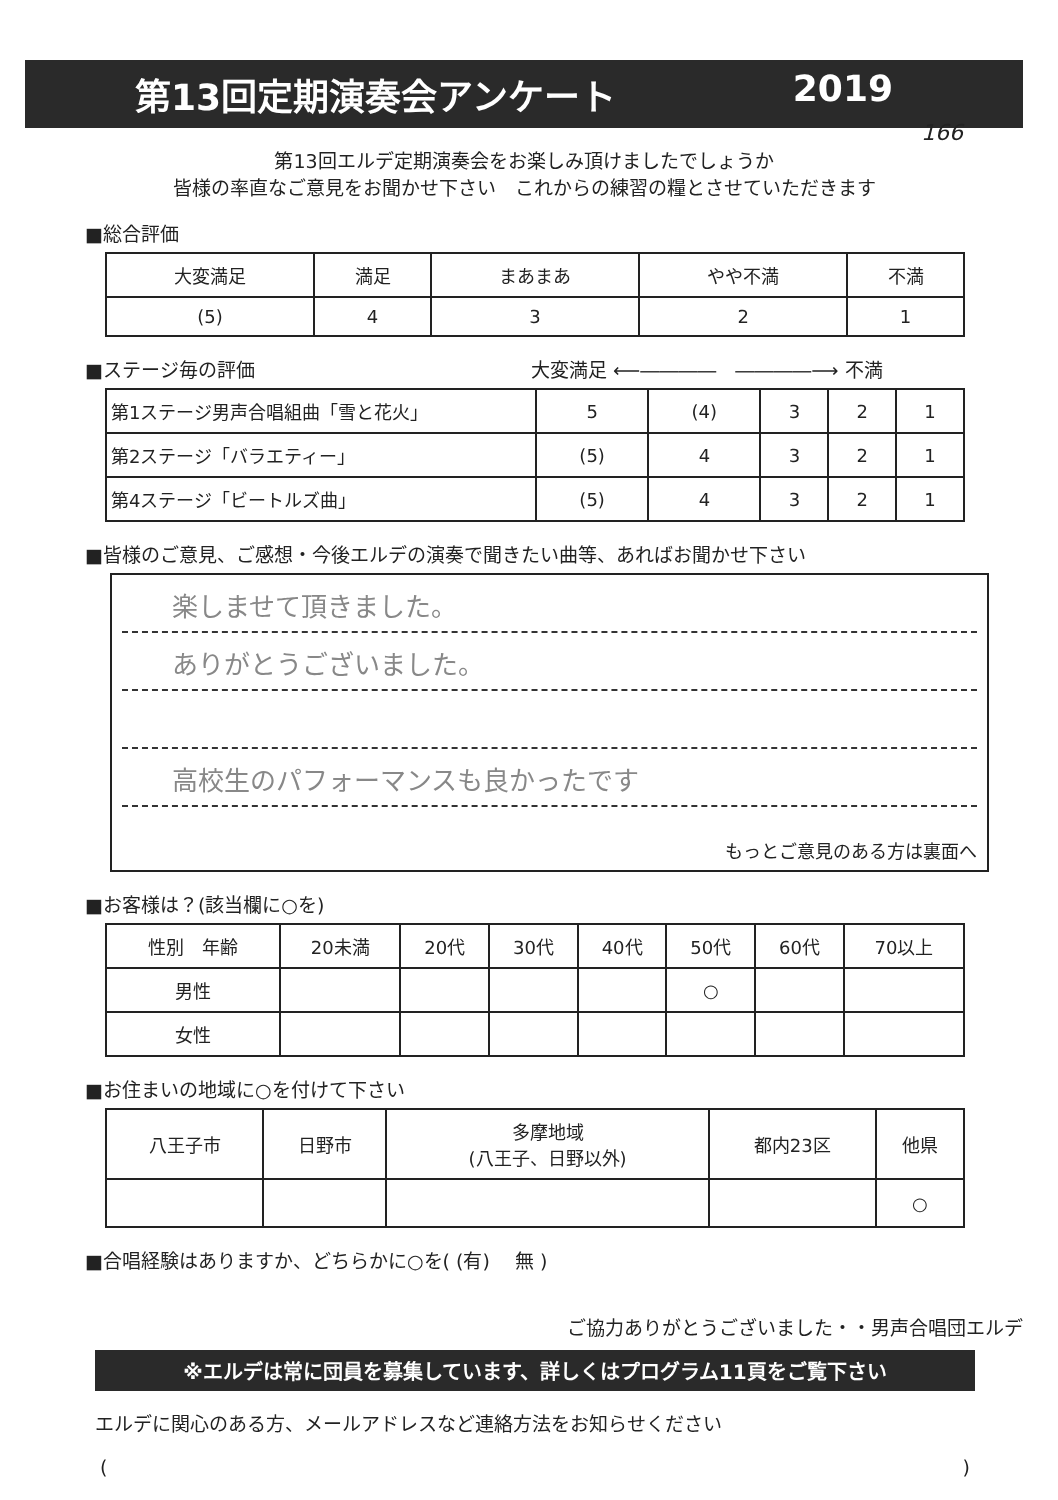第13回定期演奏会アンケート 2019
166
第13回エルデ定期演奏会をお楽しみ頂けましたでしょうか
皆様の率直なご意見をお聞かせ下さい　これからの練習の糧とさせていただきます
■総合評価
| 大変満足 | 満足 | まあまあ | やや不満 | 不満 |
| --- | --- | --- | --- | --- |
| (5) | 4 | 3 | 2 | 1 |
■ステージ毎の評価 大変満足 ⟵――――　――――⟶ 不満
| 第1ステージ男声合唱組曲「雪と花火」 | 5 | (4) | 3 | 2 | 1 |
| 第2ステージ「バラエティー」 | (5) | 4 | 3 | 2 | 1 |
| 第4ステージ「ビートルズ曲」 | (5) | 4 | 3 | 2 | 1 |
■皆様のご意見、ご感想・今後エルデの演奏で聞きたい曲等、あればお聞かせ下さい
楽しませて頂きました。
ありがとうございました。
高校生のパフォーマンスも良かったです
もっとご意見のある方は裏面へ
■お客様は？(該当欄に○を)
| 性別 年齢 | 20未満 | 20代 | 30代 | 40代 | 50代 | 60代 | 70以上 |
| --- | --- | --- | --- | --- | --- | --- | --- |
| 男性 | | | | | ○ | | |
| 女性 | | | | | | | |
■お住まいの地域に○を付けて下さい
| 八王子市 | 日野市 | 多摩地域 (八王子、日野以外) | 都内23区 | 他県 |
| --- | --- | --- | --- | --- |
| | | | | ○ |
■合唱経験はありますか、どちらかに○を( (有)　 無 )
ご協力ありがとうございました・・男声合唱団エルデ
※エルデは常に団員を募集しています、詳しくはプログラム11頁をご覧下さい
エルデに関心のある方、メールアドレスなど連絡方法をお知らせください
()